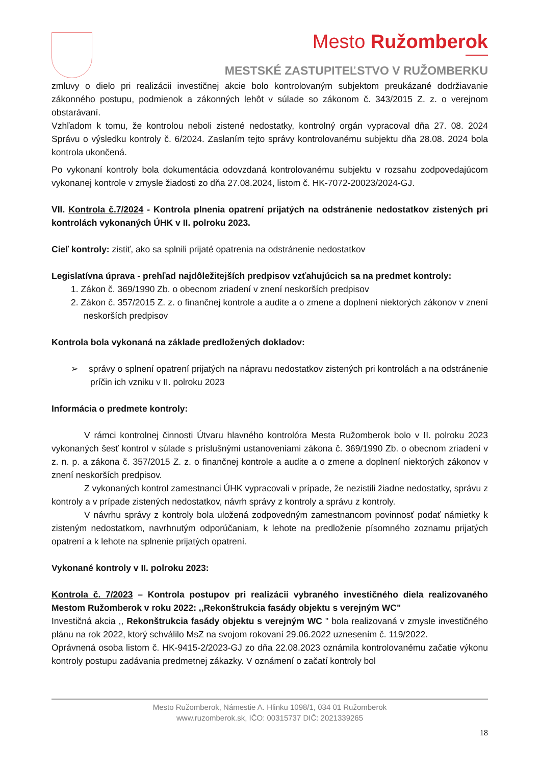Mesto Ružomberok
MESTSKÉ ZASTUPITEĽSTVO V RUŽOMBERKU
zmluvy o dielo pri realizácii investičnej akcie bolo kontrolovaným subjektom preukázané dodržiavanie zákonného postupu, podmienok a zákonných lehôt v súlade so zákonom č. 343/2015 Z. z. o verejnom obstarávaní.
Vzhľadom k tomu, že kontrolou neboli zistené nedostatky, kontrolný orgán vypracoval dňa 27. 08. 2024 Správu o výsledku kontroly č. 6/2024. Zaslaním tejto správy kontrolovanému subjektu dňa 28.08. 2024 bola kontrola ukončená.
Po vykonaní kontroly bola dokumentácia odovzdaná kontrolovanému subjektu v rozsahu zodpovedajúcom vykonanej kontrole v zmysle žiadosti zo dňa 27.08.2024, listom č. HK-7072-20023/2024-GJ.
VII. Kontrola č.7/2024 - Kontrola plnenia opatrení prijatých na odstránenie nedostatkov zistených pri kontrolách vykonaných ÚHK v II. polroku 2023.
Cieľ kontroly: zistiť, ako sa splnili prijaté opatrenia na odstránenie nedostatkov
Legislatívna úprava - prehľad najdôležitejších predpisov vzťahujúcich sa na predmet kontroly:
1. Zákon č. 369/1990 Zb. o obecnom zriadení v znení neskorších predpisov
2. Zákon č. 357/2015 Z. z. o finančnej kontrole a audite a o zmene a doplnení niektorých zákonov v znení neskorších predpisov
Kontrola bola vykonaná na základe predložených dokladov:
➢ správy o splnení opatrení prijatých na nápravu nedostatkov zistených pri kontrolách a na odstránenie príčin ich vzniku v II. polroku 2023
Informácia o predmete kontroly:
V rámci kontrolnej činnosti Útvaru hlavného kontrolóra Mesta Ružomberok bolo v II. polroku 2023 vykonaných šesť kontrol v súlade s príslušnými ustanoveniami zákona č. 369/1990 Zb. o obecnom zriadení v z. n. p. a zákona č. 357/2015 Z. z. o finančnej kontrole a audite a o zmene a doplnení niektorých zákonov v znení neskorších predpisov.
Z vykonaných kontrol zamestnanci ÚHK vypracovali v prípade, že nezistili žiadne nedostatky, správu z kontroly a v prípade zistených nedostatkov, návrh správy z kontroly a správu z kontroly.
V návrhu správy z kontroly bola uložená zodpovedným zamestnancom povinnosť podať námietky k zisteným nedostatkom, navrhnutým odporúčaniam, k lehote na predloženie písomného zoznamu prijatých opatrení a k lehote na splnenie prijatých opatrení.
Vykonané kontroly v II. polroku 2023:
Kontrola č. 7/2023 – Kontrola postupov pri realizácii vybraného investičného diela realizovaného Mestom Ružomberok v roku 2022: ,,Rekonštrukcia fasády objektu s verejným WC"
Investičná akcia ,, Rekonštrukcia fasády objektu s verejným WC " bola realizovaná v zmysle investičného plánu na rok 2022, ktorý schválilo MsZ na svojom rokovaní 29.06.2022 uznesením č. 119/2022.
Oprávnená osoba listom č. HK-9415-2/2023-GJ zo dňa 22.08.2023 oznámila kontrolovanému začatie výkonu kontroly postupu zadávania predmetnej zákazky. V oznámení o začatí kontroly bol
Mesto Ružomberok, Námestie A. Hlinku 1098/1, 034 01 Ružomberok
www.ruzomberok.sk, IČO: 00315737 DIČ: 2021339265
18